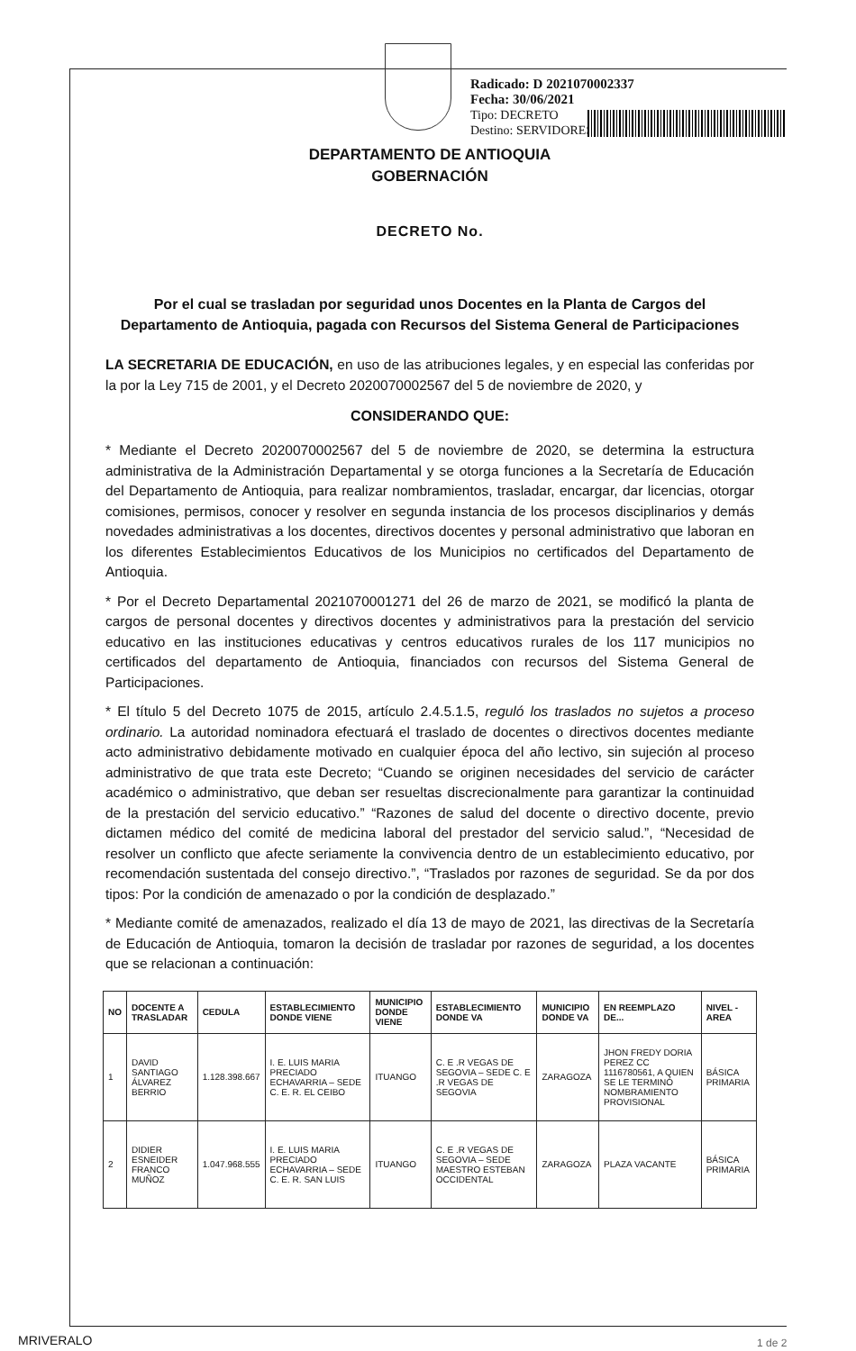Radicado: D 2021070002337
Fecha: 30/06/2021
Tipo: DECRETO
Destino: SERVIDORES
DEPARTAMENTO DE ANTIOQUIA
GOBERNACIÓN
DECRETO No.
Por el cual se trasladan por seguridad unos Docentes en la Planta de Cargos del Departamento de Antioquia, pagada con Recursos del Sistema General de Participaciones
LA SECRETARIA DE EDUCACIÓN, en uso de las atribuciones legales, y en especial las conferidas por la por la Ley 715 de 2001, y el Decreto 2020070002567 del 5 de noviembre de 2020, y
CONSIDERANDO QUE:
* Mediante el Decreto 2020070002567 del 5 de noviembre de 2020, se determina la estructura administrativa de la Administración Departamental y se otorga funciones a la Secretaría de Educación del Departamento de Antioquia, para realizar nombramientos, trasladar, encargar, dar licencias, otorgar comisiones, permisos, conocer y resolver en segunda instancia de los procesos disciplinarios y demás novedades administrativas a los docentes, directivos docentes y personal administrativo que laboran en los diferentes Establecimientos Educativos de los Municipios no certificados del Departamento de Antioquia.
* Por el Decreto Departamental 2021070001271 del 26 de marzo de 2021, se modificó la planta de cargos de personal docentes y directivos docentes y administrativos para la prestación del servicio educativo en las instituciones educativas y centros educativos rurales de los 117 municipios no certificados del departamento de Antioquia, financiados con recursos del Sistema General de Participaciones.
* El título 5 del Decreto 1075 de 2015, artículo 2.4.5.1.5, reguló los traslados no sujetos a proceso ordinario. La autoridad nominadora efectuará el traslado de docentes o directivos docentes mediante acto administrativo debidamente motivado en cualquier época del año lectivo, sin sujeción al proceso administrativo de que trata este Decreto; “Cuando se originen necesidades del servicio de carácter académico o administrativo, que deban ser resueltas discrecionalmente para garantizar la continuidad de la prestación del servicio educativo.” “Razones de salud del docente o directivo docente, previo dictamen médico del comité de medicina laboral del prestador del servicio salud.”, “Necesidad de resolver un conflicto que afecte seriamente la convivencia dentro de un establecimiento educativo, por recomendación sustentada del consejo directivo.”, “Traslados por razones de seguridad. Se da por dos tipos: Por la condición de amenazado o por la condición de desplazado.”
* Mediante comité de amenazados, realizado el día 13 de mayo de 2021, las directivas de la Secretaría de Educación de Antioquia, tomaron la decisión de trasladar por razones de seguridad, a los docentes que se relacionan a continuación:
| NO | DOCENTE A TRASLADAR | CEDULA | ESTABLECIMIENTO DONDE VIENE | MUNICIPIO DONDE VIENE | ESTABLECIMIENTO DONDE VA | MUNICIPIO DONDE VA | EN REEMPLAZO DE... | NIVEL - AREA |
| --- | --- | --- | --- | --- | --- | --- | --- | --- |
| 1 | DAVID SANTIAGO ÁLVAREZ BERRIO | 1.128.398.667 | I. E. LUIS MARIA PRECIADO ECHAVARRIA – SEDE C. E. R. EL CEIBO | ITUANGO | C. E .R VEGAS DE SEGOVIA – SEDE C. E .R VEGAS DE SEGOVIA | ZARAGOZA | JHON FREDY DORIA PEREZ CC 1116780561, A QUIEN SE LE TERMINÓ NOMBRAMIENTO PROVISIONAL | BÁSICA PRIMARIA |
| 2 | DIDIER ESNEIDER FRANCO MUÑOZ | 1.047.968.555 | I. E. LUIS MARIA PRECIADO ECHAVARRIA – SEDE C. E. R. SAN LUIS | ITUANGO | C. E .R VEGAS DE SEGOVIA – SEDE MAESTRO ESTEBAN OCCIDENTAL | ZARAGOZA | PLAZA VACANTE | BÁSICA PRIMARIA |
MRIVERALO 1 de 2